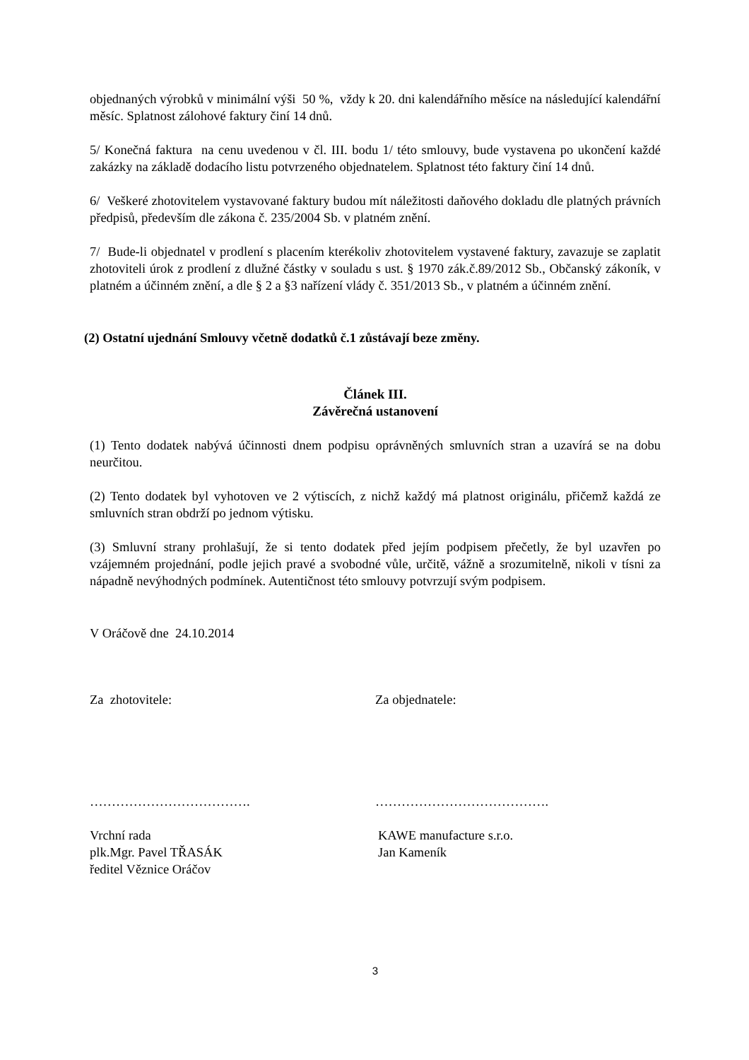objednaných výrobků v minimální výši 50 %, vždy k 20. dni kalendářního měsíce na následující kalendářní měsíc. Splatnost zálohové faktury činí 14 dnů.
5/ Konečná faktura na cenu uvedenou v čl. III. bodu 1/ této smlouvy, bude vystavena po ukončení každé zakázky na základě dodacího listu potvrzeného objednatelem. Splatnost této faktury činí 14 dnů.
6/ Veškeré zhotovitelem vystavované faktury budou mít náležitosti daňového dokladu dle platných právních předpisů, především dle zákona č. 235/2004 Sb. v platném znění.
7/ Bude-li objednatel v prodlení s placením kterékoliv zhotovitelem vystavené faktury, zavazuje se zaplatit zhotoviteli úrok z prodlení z dlužné částky v souladu s ust. § 1970 zák.č.89/2012 Sb., Občanský zákoník, v platném a účinném znění, a dle § 2 a §3 nařízení vlády č. 351/2013 Sb., v platném a účinném znění.
(2) Ostatní ujednání Smlouvy včetně dodatků č.1 zůstávají beze změny.
Článek III.
Závěrečná ustanovení
(1) Tento dodatek nabývá účinnosti dnem podpisu oprávněných smluvních stran a uzavírá se na dobu neurčitou.
(2) Tento dodatek byl vyhotoven ve 2 výtiscích, z nichž každý má platnost originálu, přičemž každá ze smluvních stran obdrží po jednom výtisku.
(3) Smluvní strany prohlašují, že si tento dodatek před jejím podpisem přečetly, že byl uzavřen po vzájemném projednání, podle jejich pravé a svobodné vůle, určitě, vážně a srozumitelně, nikoli v tísni za nápadně nevýhodných podmínek. Autentičnost této smlouvy potvrzují svým podpisem.
V Oráčově dne 24.10.2014
Za zhotovitele: Za objednatele:
………………………………. ………………………………….
Vrchní rada
plk.Mgr. Pavel TŘASÁK
ředitel Věznice Oráčov
KAWE manufacture s.r.o.
Jan Kameník
3